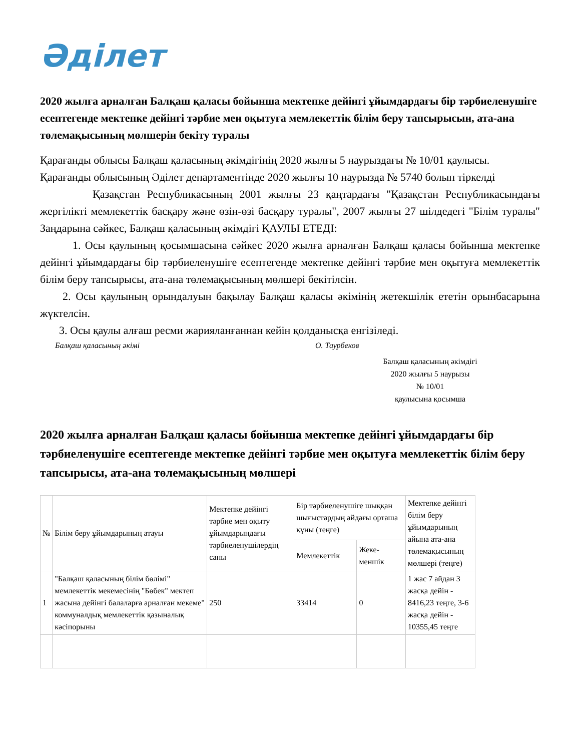Әділет
2020 жылға арналған Балқаш қаласы бойынша мектепке дейінгі ұйымдардағы бір тәрбиеленушіге есептегенде мектепке дейінгі тәрбие мен оқытуға мемлекеттік білім беру тапсырысын, ата-ана төлемақысының мөлшерін бекіту туралы
Қарағанды облысы Балқаш қаласының әкімдігінің 2020 жылғы 5 наурыздағы № 10/01 қаулысы. Қарағанды облысының Әділет департаментінде 2020 жылғы 10 наурызда № 5740 болып тіркелді
Қазақстан Республикасының 2001 жылғы 23 қаңтардағы "Қазақстан Республикасындағы жергілікті мемлекеттік басқару және өзін-өзі басқару туралы", 2007 жылғы 27 шілдедегі "Білім туралы" Заңдарына сәйкес, Балқаш қаласының әкімдігі ҚАУЛЫ ЕТЕДІ:
1. Осы қаулының қосымшасына сәйкес 2020 жылға арналған Балқаш қаласы бойынша мектепке дейінгі ұйымдардағы бір тәрбиеленушіге есептегенде мектепке дейінгі тәрбие мен оқытуға мемлекеттік білім беру тапсырысы, ата-ана төлемақысының мөлшері бекітілсін.
2. Осы қаулының орындалуын бақылау Балқаш қаласы әкімінің жетекшілік ететін орынбасарына жүктелсін.
3. Осы қаулы алғаш ресми жарияланғаннан кейін қолданысқа енгізіледі.
Балқаш қаласының әкімі О. Таурбеков
Балқаш қаласының әкімдігі
2020 жылғы 5 наурызы
№ 10/01
қаулысына қосымша
2020 жылға арналған Балқаш қаласы бойынша мектепке дейінгі ұйымдардағы бір тәрбиеленушіге есептегенде мектепке дейінгі тәрбие мен оқытуға мемлекеттік білім беру тапсырысы, ата-ана төлемақысының мөлшері
| № | Білім беру ұйымдарының атауы | Мектепке дейінгі тәрбие мен оқыту ұйымдарындағы тәрбиеленушілердің саны | Бір тәрбиеленушіге шыққан шығыстардың айдағы орташа құны (теңге) | | Мектепке дейінгі білім беру ұйымдарының айына ата-ана төлемақысының мөлшері (теңге) |
| --- | --- | --- | --- | --- | --- |
| | | | Мемлекеттік | Жеке-меншік | |
| 1 | "Балқаш қаласының білім бөлімі" мемлекеттік мекемесінің "Бөбек" мектеп жасына дейінгі балаларға арналған мекеме" коммуналдық мемлекеттік қазыналық кәсіпорыны | 250 | 33414 | 0 | 1 жас 7 айдан 3 жасқа дейін - 8416,23 теңге, 3-6 жасқа дейін - 10355,45 теңге |